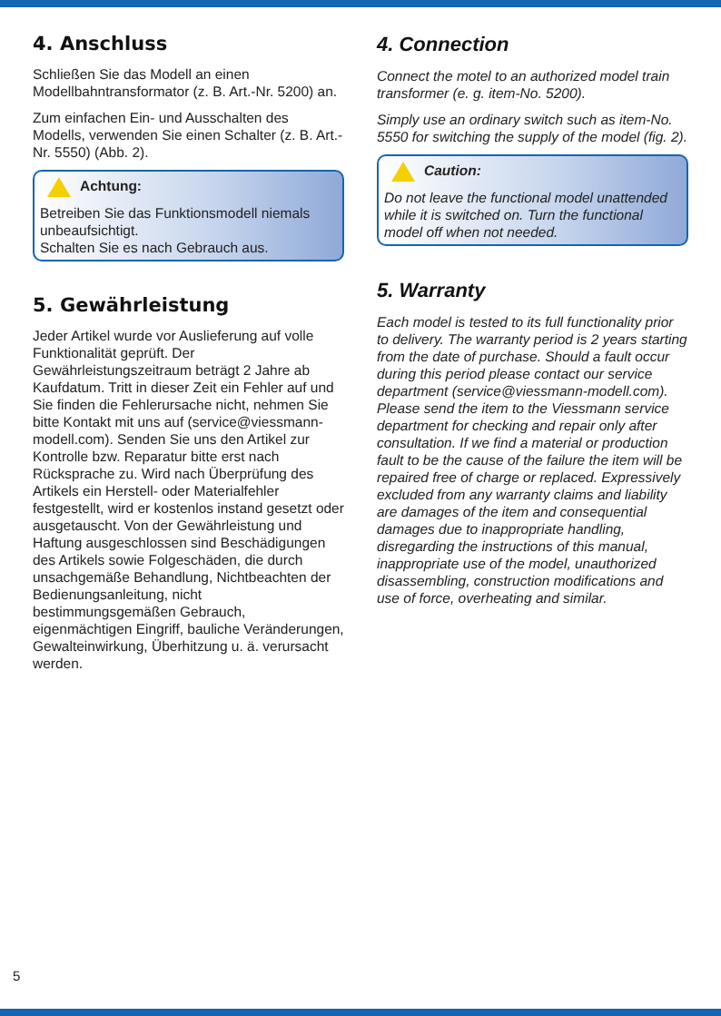4. Anschluss
Schließen Sie das Modell an einen Modellbahntransformator (z. B. Art.-Nr. 5200) an.
Zum einfachen Ein- und Ausschalten des Modells, verwenden Sie einen Schalter (z. B. Art.-Nr. 5550) (Abb. 2).
Achtung:
Betreiben Sie das Funktionsmodell niemals unbeaufsichtigt.
Schalten Sie es nach Gebrauch aus.
5. Gewährleistung
Jeder Artikel wurde vor Auslieferung auf volle Funktionalität geprüft. Der Gewährleistungszeitraum beträgt 2 Jahre ab Kaufdatum. Tritt in dieser Zeit ein Fehler auf und Sie finden die Fehlerursache nicht, nehmen Sie bitte Kontakt mit uns auf (service@viessmann-modell.com). Senden Sie uns den Artikel zur Kontrolle bzw. Reparatur bitte erst nach Rücksprache zu. Wird nach Überprüfung des Artikels ein Herstell- oder Materialfehler festgestellt, wird er kostenlos instand gesetzt oder ausgetauscht. Von der Gewährleistung und Haftung ausgeschlossen sind Beschädigungen des Artikels sowie Folgeschäden, die durch unsachgemäße Behandlung, Nichtbeachten der Bedienungsanleitung, nicht bestimmungsgemäßen Gebrauch, eigenmächtigen Eingriff, bauliche Veränderungen, Gewalteinwirkung, Überhitzung u. ä. verursacht werden.
4. Connection
Connect the motel to an authorized model train transformer (e. g. item-No. 5200).
Simply use an ordinary switch such as item-No. 5550 for switching the supply of the model (fig. 2).
Caution:
Do not leave the functional model unattended while it is switched on. Turn the functional model off when not needed.
5. Warranty
Each model is tested to its full functionality prior to delivery. The warranty period is 2 years starting from the date of purchase. Should a fault occur during this period please contact our service department (service@viessmann-modell.com). Please send the item to the Viessmann service department for checking and repair only after consultation. If we find a material or production fault to be the cause of the failure the item will be repaired free of charge or replaced. Expressively excluded from any warranty claims and liability are damages of the item and consequential damages due to inappropriate handling, disregarding the instructions of this manual, inappropriate use of the model, unauthorized disassembling, construction modifications and use of force, overheating and similar.
5